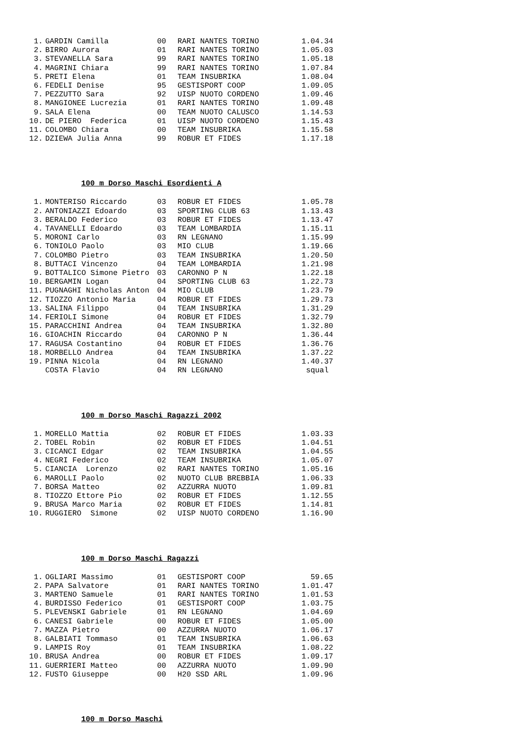| 1. | GARDIN Camilla | 00 | RARI NANTES TORINO | 1.04.34 |
| 2. | BIRRO Aurora | 01 | RARI NANTES TORINO | 1.05.03 |
| 3. | STEVANELLA Sara | 99 | RARI NANTES TORINO | 1.05.18 |
| 4. | MAGRINI Chiara | 99 | RARI NANTES TORINO | 1.07.84 |
| 5. | PRETI Elena | 01 | TEAM INSUBRIKA | 1.08.04 |
| 6. | FEDELI Denise | 95 | GESTISPORT COOP | 1.09.05 |
| 7. | PEZZUTTO Sara | 92 | UISP NUOTO CORDENO | 1.09.46 |
| 8. | MANGIONEE Lucrezia | 01 | RARI NANTES TORINO | 1.09.48 |
| 9. | SALA Elena | 00 | TEAM NUOTO CALUSCO | 1.14.53 |
| 10. | DE PIERO Federica | 01 | UISP NUOTO CORDENO | 1.15.43 |
| 11. | COLOMBO Chiara | 00 | TEAM INSUBRIKA | 1.15.58 |
| 12. | DZIEWA Julia Anna | 99 | ROBUR ET FIDES | 1.17.18 |
100 m Dorso Maschi Esordienti A
| 1. | MONTERISO Riccardo | 03 | ROBUR ET FIDES | 1.05.78 |
| 2. | ANTONIAZZI Edoardo | 03 | SPORTING CLUB 63 | 1.13.43 |
| 3. | BERALDO Federico | 03 | ROBUR ET FIDES | 1.13.47 |
| 4. | TAVANELLI Edoardo | 03 | TEAM LOMBARDIA | 1.15.11 |
| 5. | MORONI Carlo | 03 | RN LEGNANO | 1.15.99 |
| 6. | TONIOLO Paolo | 03 | MIO CLUB | 1.19.66 |
| 7. | COLOMBO Pietro | 03 | TEAM INSUBRIKA | 1.20.50 |
| 8. | BUTTACI Vincenzo | 04 | TEAM LOMBARDIA | 1.21.98 |
| 9. | BOTTALICO Simone Pietro | 03 | CARONNO P N | 1.22.18 |
| 10. | BERGAMIN Logan | 04 | SPORTING CLUB 63 | 1.22.73 |
| 11. | PUGNAGHI Nicholas Anton | 04 | MIO CLUB | 1.23.79 |
| 12. | TIOZZO Antonio Maria | 04 | ROBUR ET FIDES | 1.29.73 |
| 13. | SALINA Filippo | 04 | TEAM INSUBRIKA | 1.31.29 |
| 14. | FERIOLI Simone | 04 | ROBUR ET FIDES | 1.32.79 |
| 15. | PARACCHINI Andrea | 04 | TEAM INSUBRIKA | 1.32.80 |
| 16. | GIOACHIN Riccardo | 04 | CARONNO P N | 1.36.44 |
| 17. | RAGUSA Costantino | 04 | ROBUR ET FIDES | 1.36.76 |
| 18. | MORBELLO Andrea | 04 | TEAM INSUBRIKA | 1.37.22 |
| 19. | PINNA Nicola | 04 | RN LEGNANO | 1.40.37 |
| | COSTA Flavio | 04 | RN LEGNANO | squal |
100 m Dorso Maschi Ragazzi 2002
| 1. | MORELLO Mattia | 02 | ROBUR ET FIDES | 1.03.33 |
| 2. | TOBEL Robin | 02 | ROBUR ET FIDES | 1.04.51 |
| 3. | CICANCI Edgar | 02 | TEAM INSUBRIKA | 1.04.55 |
| 4. | NEGRI Federico | 02 | TEAM INSUBRIKA | 1.05.07 |
| 5. | CIANCIA Lorenzo | 02 | RARI NANTES TORINO | 1.05.16 |
| 6. | MAROLLI Paolo | 02 | NUOTO CLUB BREBBIA | 1.06.33 |
| 7. | BORSA Matteo | 02 | AZZURRA NUOTO | 1.09.81 |
| 8. | TIOZZO Ettore Pio | 02 | ROBUR ET FIDES | 1.12.55 |
| 9. | BRUSA Marco Maria | 02 | ROBUR ET FIDES | 1.14.81 |
| 10. | RUGGIERO Simone | 02 | UISP NUOTO CORDENO | 1.16.90 |
100 m Dorso Maschi Ragazzi
| 1. | OGLIARI Massimo | 01 | GESTISPORT COOP | 59.65 |
| 2. | PAPA Salvatore | 01 | RARI NANTES TORINO | 1.01.47 |
| 3. | MARTENO Samuele | 01 | RARI NANTES TORINO | 1.01.53 |
| 4. | BURDISSO Federico | 01 | GESTISPORT COOP | 1.03.75 |
| 5. | PLEVENSKI Gabriele | 01 | RN LEGNANO | 1.04.69 |
| 6. | CANESI Gabriele | 00 | ROBUR ET FIDES | 1.05.00 |
| 7. | MAZZA Pietro | 00 | AZZURRA NUOTO | 1.06.17 |
| 8. | GALBIATI Tommaso | 01 | TEAM INSUBRIKA | 1.06.63 |
| 9. | LAMPIS Roy | 01 | TEAM INSUBRIKA | 1.08.22 |
| 10. | BRUSA Andrea | 00 | ROBUR ET FIDES | 1.09.17 |
| 11. | GUERRIERI Matteo | 00 | AZZURRA NUOTO | 1.09.90 |
| 12. | FUSTO Giuseppe | 00 | H20 SSD ARL | 1.09.96 |
100 m Dorso Maschi